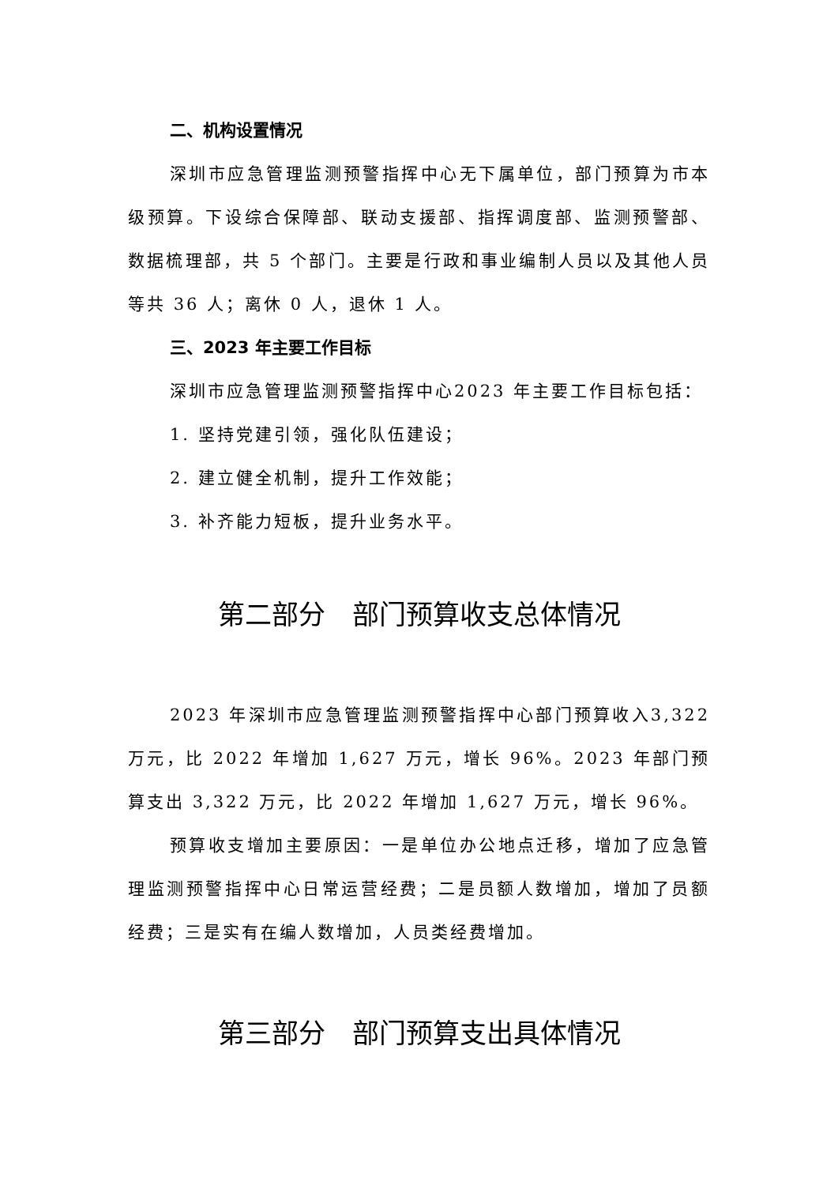二、机构设置情况
深圳市应急管理监测预警指挥中心无下属单位，部门预算为市本级预算。下设综合保障部、联动支援部、指挥调度部、监测预警部、数据梳理部，共 5 个部门。主要是行政和事业编制人员以及其他人员等共 36 人；离休 0 人，退休 1 人。
三、2023 年主要工作目标
深圳市应急管理监测预警指挥中心2023 年主要工作目标包括：
1. 坚持党建引领，强化队伍建设；
2. 建立健全机制，提升工作效能；
3. 补齐能力短板，提升业务水平。
第二部分　部门预算收支总体情况
2023 年深圳市应急管理监测预警指挥中心部门预算收入3,322 万元，比 2022 年增加 1,627 万元，增长 96%。2023 年部门预算支出 3,322 万元，比 2022 年增加 1,627 万元，增长 96%。
预算收支增加主要原因：一是单位办公地点迁移，增加了应急管理监测预警指挥中心日常运营经费；二是员额人数增加，增加了员额经费；三是实有在编人数增加，人员类经费增加。
第三部分　部门预算支出具体情况